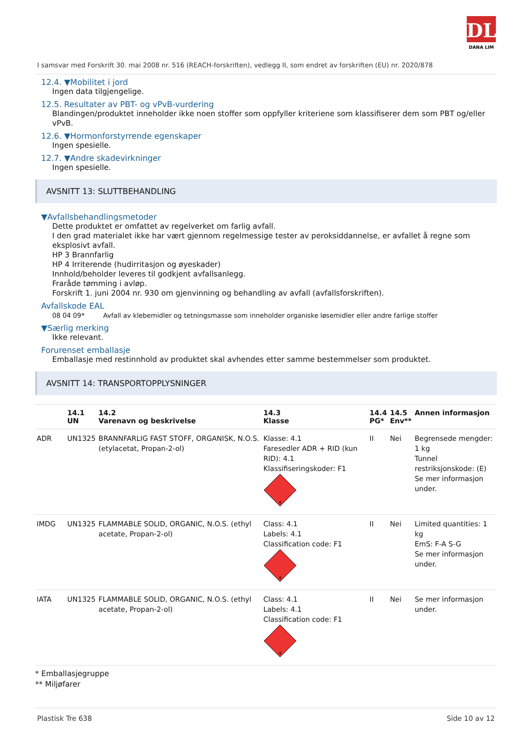DL
DANA LIM
I samsvar med Forskrift 30. mai 2008 nr. 516 (REACH-forskriften), vedlegg II, som endret av forskriften (EU) nr. 2020/878
12.4. ▼Mobilitet i jord
Ingen data tilgjengelige.
12.5. Resultater av PBT- og vPvB-vurdering
Blandingen/produktet inneholder ikke noen stoffer som oppfyller kriteriene som klassifiserer dem som PBT og/eller vPvB.
12.6. ▼Hormonforstyrrende egenskaper
Ingen spesielle.
12.7. ▼Andre skadevirkninger
Ingen spesielle.
AVSNITT 13: SLUTTBEHANDLING
▼Avfallsbehandlingsmetoder
Dette produktet er omfattet av regelverket om farlig avfall.
I den grad materialet ikke har vært gjennom regelmessige tester av peroksiddannelse, er avfallet å regne som eksplosivt avfall.
HP 3 Brannfarlig
HP 4 Irriterende (hudirritasjon og øyeskader)
Innhold/beholder leveres til godkjent avfallsanlegg.
Fraråde tømming i avløp.
Forskrift 1. juni 2004 nr. 930 om gjenvinning og behandling av avfall (avfallsforskriften).
Avfallskode EAL
08 04 09* Avfall av klebemidler og tetningsmasse som inneholder organiske løsemidler eller andre farlige stoffer
▼Særlig merking
Ikke relevant.
Forurenset emballasje
Emballasje med restinnhold av produktet skal avhendes etter samme bestemmelser som produktet.
AVSNITT 14: TRANSPORTOPPLYSNINGER
| | 14.1 UN | 14.2 Varenavn og beskrivelse | 14.3 Klasse | 14.4 PG* | 14.5 Env** | Annen informasjon |
| --- | --- | --- | --- | --- | --- | --- |
| ADR | UN1325 | BRANNFARLIG FAST STOFF, ORGANISK, N.O.S. (etylacetat, Propan-2-ol) | Klasse: 4.1 Faresedler ADR + RID (kun RID): 4.1 Klassifiseringskoder: F1 4 | II | Nei | Begrensede mengder: 1 kg Tunnel restriksjonskode: (E) Se mer informasjon under. |
| IMDG | UN1325 | FLAMMABLE SOLID, ORGANIC, N.O.S. (ethyl acetate, Propan-2-ol) | Class: 4.1 Labels: 4.1 Classification code: F1 4 | II | Nei | Limited quantities: 1 kg EmS: F-A S-G Se mer informasjon under. |
| IATA | UN1325 | FLAMMABLE SOLID, ORGANIC, N.O.S. (ethyl acetate, Propan-2-ol) | Class: 4.1 Labels: 4.1 Classification code: F1 4 | II | Nei | Se mer informasjon under. |
* Emballasjegruppe
** Miljøfarer
Plastisk Tre 638 Side 10 av 12